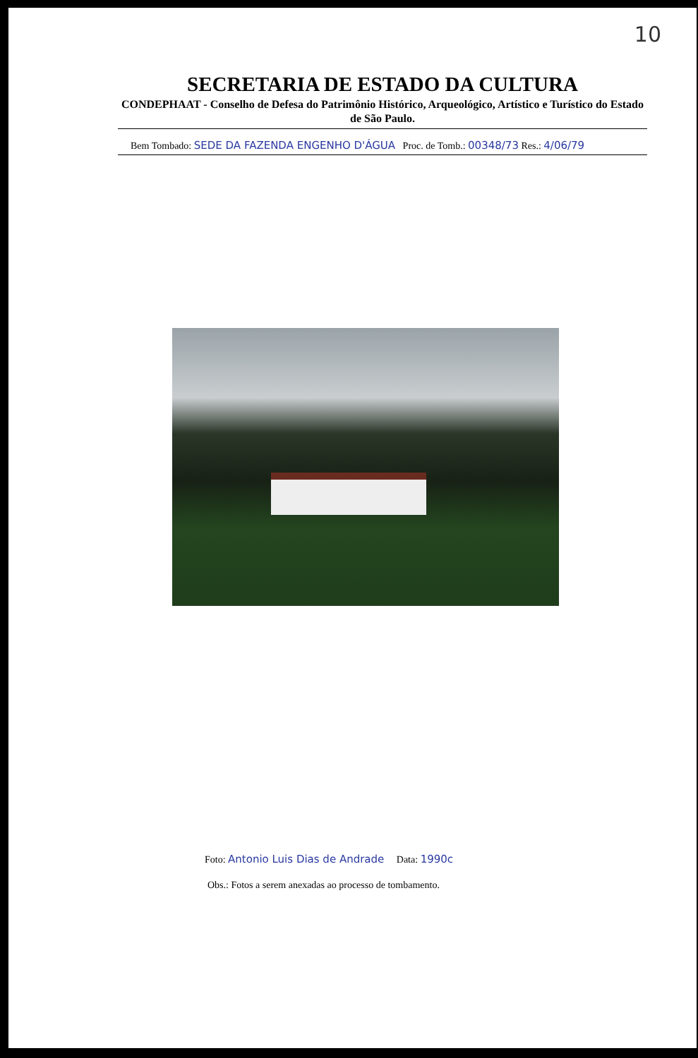10
SECRETARIA DE ESTADO DA CULTURA
CONDEPHAAT - Conselho de Defesa do Patrimônio Histórico, Arqueológico, Artístico e Turístico do Estado de São Paulo.
Bem Tombado: SEDE DA FAZENDA ENGENHO D'ÁGUA Proc. de Tomb.: 00348/73 Res.: 4/06/79
Foto: Antonio Luis Dias de Andrade Data: 1990c
Obs.: Fotos a serem anexadas ao processo de tombamento.